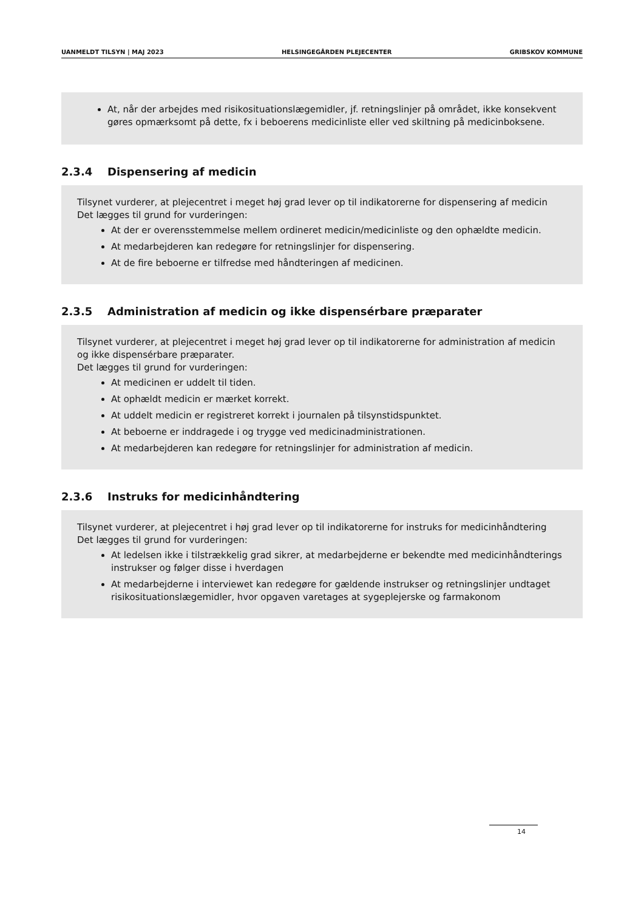UANMELDT TILSYN | MAJ 2023 HELSINGEGÅRDEN PLEJECENTER GRIBSKOV KOMMUNE
At, når der arbejdes med risikosituationslægemidler, jf. retningslinjer på området, ikke konsekvent gøres opmærksomt på dette, fx i beboerens medicinliste eller ved skiltning på medicinboksene.
2.3.4 Dispensering af medicin
Tilsynet vurderer, at plejecentret i meget høj grad lever op til indikatorerne for dispensering af medicin
Det lægges til grund for vurderingen:
At der er overensstemmelse mellem ordineret medicin/medicinliste og den ophældte medicin.
At medarbejderen kan redegøre for retningslinjer for dispensering.
At de fire beboerne er tilfredse med håndteringen af medicinen.
2.3.5 Administration af medicin og ikke dispensérbare præparater
Tilsynet vurderer, at plejecentret i meget høj grad lever op til indikatorerne for administration af medicin og ikke dispensérbare præparater.
Det lægges til grund for vurderingen:
At medicinen er uddelt til tiden.
At ophældt medicin er mærket korrekt.
At uddelt medicin er registreret korrekt i journalen på tilsynstidspunktet.
At beboerne er inddragede i og trygge ved medicinadministrationen.
At medarbejderen kan redegøre for retningslinjer for administration af medicin.
2.3.6 Instruks for medicinhåndtering
Tilsynet vurderer, at plejecentret i høj grad lever op til indikatorerne for instruks for medicinhåndtering
Det lægges til grund for vurderingen:
At ledelsen ikke i tilstrækkelig grad sikrer, at medarbejderne er bekendte med medicinhåndterings instrukser og følger disse i hverdagen
At medarbejderne i interviewet kan redegøre for gældende instrukser og retningslinjer undtaget risikosituationslægemidler, hvor opgaven varetages at sygeplejerske og farmakonom
14